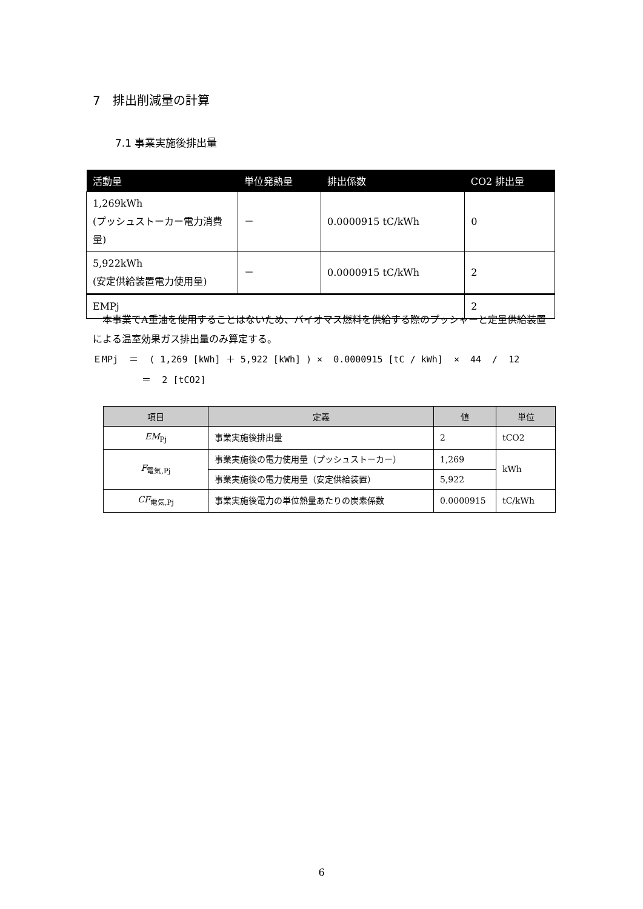7　排出削減量の計算
7.1 事業実施後排出量
| 活動量 | 単位発熱量 | 排出係数 | CO2 排出量 |
| --- | --- | --- | --- |
| 1,269kWh (プッシュストーカー電力消費量) | － | 0.0000915 tC/kWh | 0 |
| 5,922kWh (安定供給装置電力使用量) | － | 0.0000915 tC/kWh | 2 |
| EMPj | | | 2 |
　本事業でA重油を使用することはないため、バイオマス燃料を供給する際のプッシャーと定量供給装置による温室効果ガス排出量のみ算定する。
ＥMPj ＝ ( 1,269 [kWh] ＋ 5,922 [kWh] ) × 0.0000915 [tC / kWh] × 44 / 12 ＝ 2 [tCO2]
| 項目 | 定義 | 値 | 単位 |
| --- | --- | --- | --- |
| EM<sub>Pj</sub> | 事業実施後排出量 | 2 | tCO2 |
| F<sub>電気,Pj</sub> | 事業実施後の電力使用量（プッシュストーカー） | 1,269 | kWh |
| | 事業実施後の電力使用量（安定供給装置） | 5,922 | |
| CF<sub>電気,Pj</sub> | 事業実施後電力の単位熱量あたりの炭素係数 | 0.0000915 | tC/kWh |
6